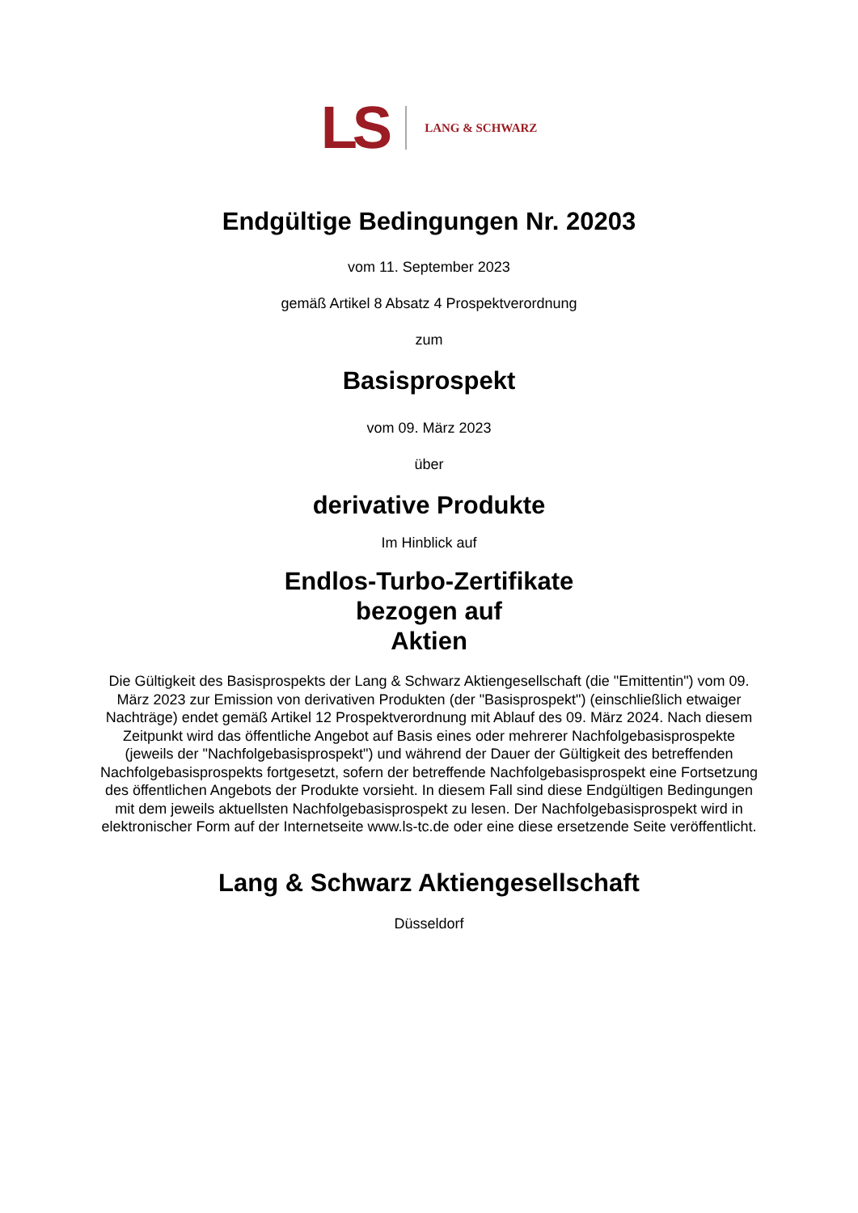LS LANG & SCHWARZ
Endgültige Bedingungen Nr. 20203
vom 11. September 2023
gemäß Artikel 8 Absatz 4 Prospektverordnung
zum
Basisprospekt
vom 09. März 2023
über
derivative Produkte
Im Hinblick auf
Endlos-Turbo-Zertifikate
bezogen auf
Aktien
Die Gültigkeit des Basisprospekts der Lang & Schwarz Aktiengesellschaft (die "Emittentin") vom 09. März 2023 zur Emission von derivativen Produkten (der "Basisprospekt") (einschließlich etwaiger Nachträge) endet gemäß Artikel 12 Prospektverordnung mit Ablauf des 09. März 2024. Nach diesem Zeitpunkt wird das öffentliche Angebot auf Basis eines oder mehrerer Nachfolgebasisprospekte (jeweils der "Nachfolgebasisprospekt") und während der Dauer der Gültigkeit des betreffenden Nachfolgebasisprospekts fortgesetzt, sofern der betreffende Nachfolgebasisprospekt eine Fortsetzung des öffentlichen Angebots der Produkte vorsieht. In diesem Fall sind diese Endgültigen Bedingungen mit dem jeweils aktuellsten Nachfolgebasisprospekt zu lesen. Der Nachfolgebasisprospekt wird in elektronischer Form auf der Internetseite www.ls-tc.de oder eine diese ersetzende Seite veröffentlicht.
Lang & Schwarz Aktiengesellschaft
Düsseldorf